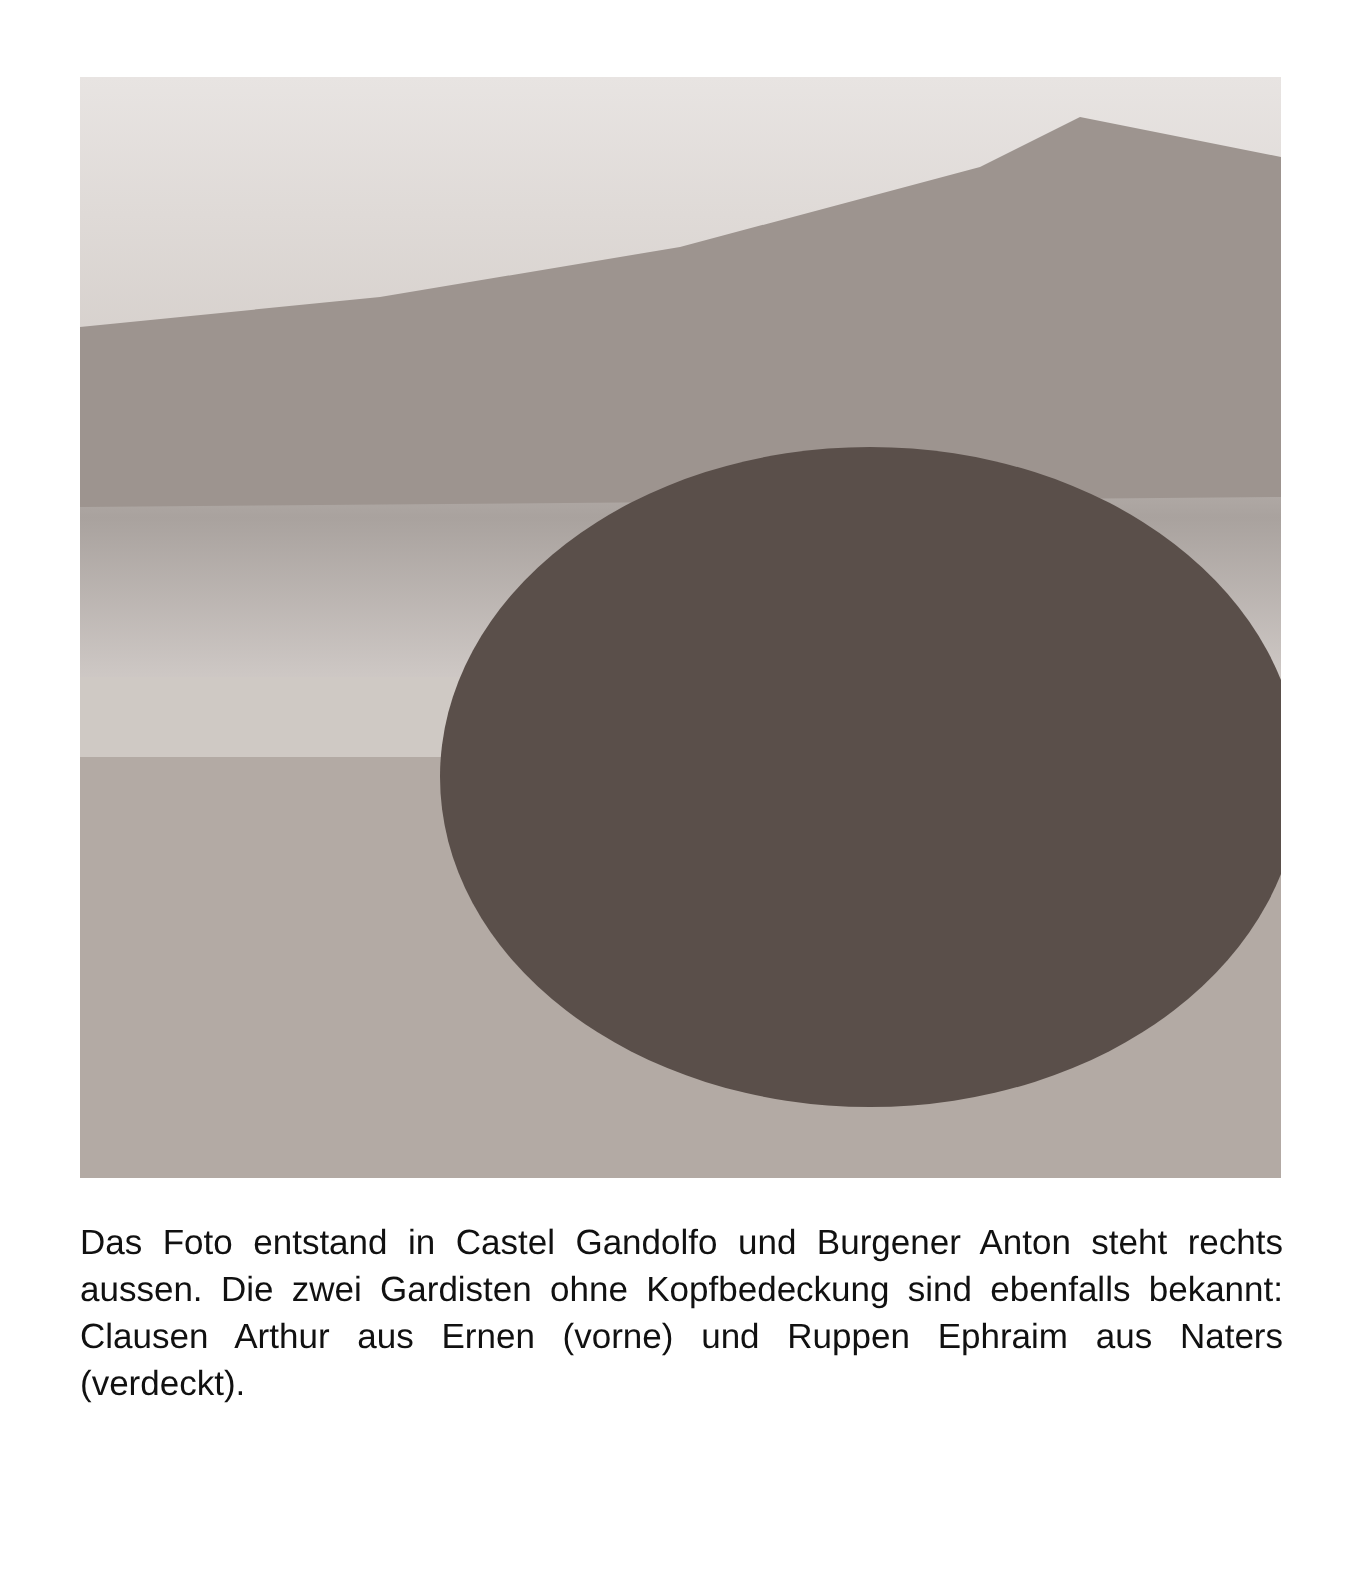Das Foto entstand in Castel Gandolfo und Burgener Anton steht rechts aussen. Die zwei Gardisten ohne Kopfbedeckung sind ebenfalls bekannt: Clausen Arthur aus Ernen (vorne) und Ruppen Ephraim aus Naters (verdeckt).